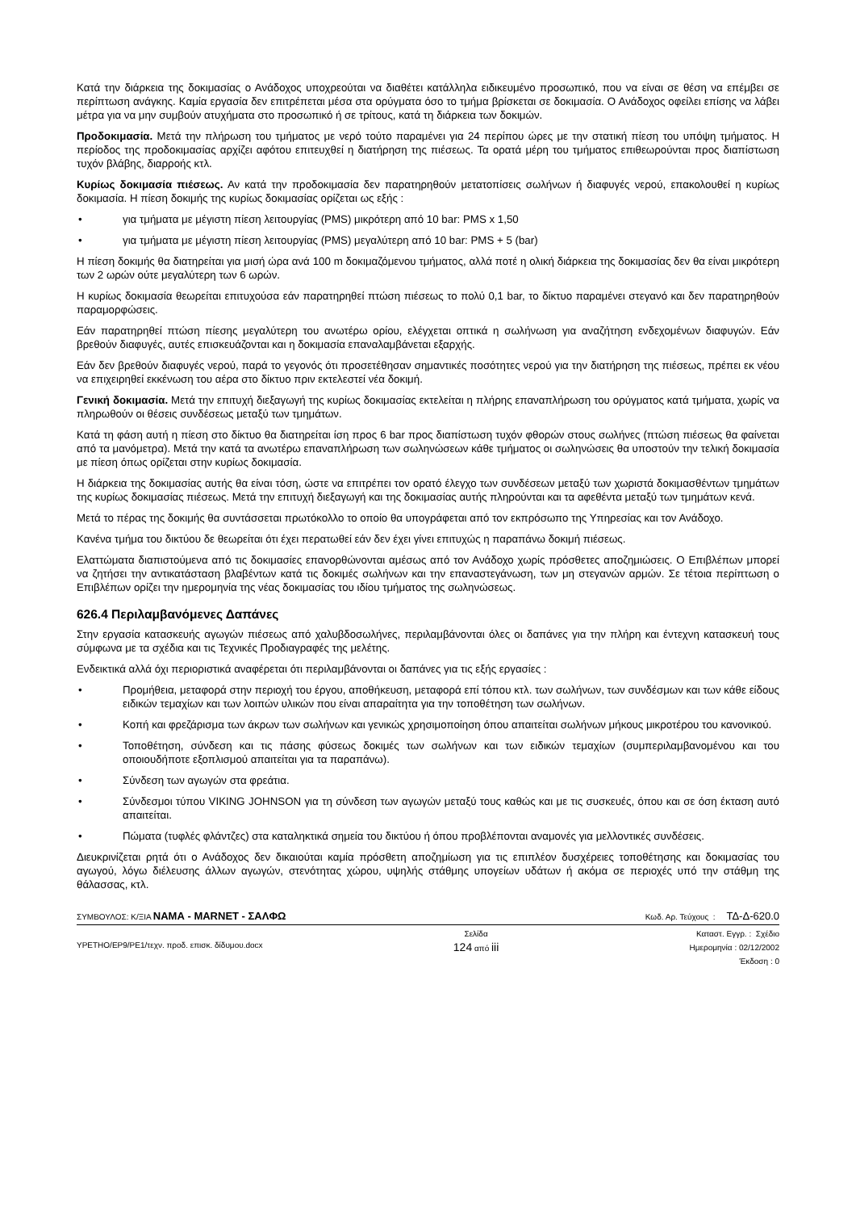Κατά την διάρκεια της δοκιμασίας ο Ανάδοχος υποχρεούται να διαθέτει κατάλληλα ειδικευμένο προσωπικό, που να είναι σε θέση να επέμβει σε περίπτωση ανάγκης. Καμία εργασία δεν επιτρέπεται μέσα στα ορύγματα όσο το τμήμα βρίσκεται σε δοκιμασία. Ο Ανάδοχος οφείλει επίσης να λάβει μέτρα για να μην συμβούν ατυχήματα στο προσωπικό ή σε τρίτους, κατά τη διάρκεια των δοκιμών.
Προδοκιμασία. Μετά την πλήρωση του τμήματος με νερό τούτο παραμένει για 24 περίπου ώρες με την στατική πίεση του υπόψη τμήματος. Η περίοδος της προδοκιμασίας αρχίζει αφότου επιτευχθεί η διατήρηση της πιέσεως. Τα ορατά μέρη του τμήματος επιθεωρούνται προς διαπίστωση τυχόν βλάβης, διαρροής κτλ.
Κυρίως δοκιμασία πιέσεως. Αν κατά την προδοκιμασία δεν παρατηρηθούν μετατοπίσεις σωλήνων ή διαφυγές νερού, επακολουθεί η κυρίως δοκιμασία. Η πίεση δοκιμής της κυρίως δοκιμασίας ορίζεται ως εξής :
• για τμήματα με μέγιστη πίεση λειτουργίας (PMS) μικρότερη από 10 bar: PMS x 1,50
• για τμήματα με μέγιστη πίεση λειτουργίας (PMS) μεγαλύτερη από 10 bar: PMS + 5 (bar)
Η πίεση δοκιμής θα διατηρείται για μισή ώρα ανά 100 m δοκιμαζόμενου τμήματος, αλλά ποτέ η ολική διάρκεια της δοκιμασίας δεν θα είναι μικρότερη των 2 ωρών ούτε μεγαλύτερη των 6 ωρών.
Η κυρίως δοκιμασία θεωρείται επιτυχούσα εάν παρατηρηθεί πτώση πιέσεως το πολύ 0,1 bar, το δίκτυο παραμένει στεγανό και δεν παρατηρηθούν παραμορφώσεις.
Εάν παρατηρηθεί πτώση πίεσης μεγαλύτερη του ανωτέρω ορίου, ελέγχεται οπτικά η σωλήνωση για αναζήτηση ενδεχομένων διαφυγών. Εάν βρεθούν διαφυγές, αυτές επισκευάζονται και η δοκιμασία επαναλαμβάνεται εξαρχής.
Εάν δεν βρεθούν διαφυγές νερού, παρά το γεγονός ότι προσετέθησαν σημαντικές ποσότητες νερού για την διατήρηση της πιέσεως, πρέπει εκ νέου να επιχειρηθεί εκκένωση του αέρα στο δίκτυο πριν εκτελεστεί νέα δοκιμή.
Γενική δοκιμασία. Μετά την επιτυχή διεξαγωγή της κυρίως δοκιμασίας εκτελείται η πλήρης επαναπλήρωση του ορύγματος κατά τμήματα, χωρίς να πληρωθούν οι θέσεις συνδέσεως μεταξύ των τμημάτων.
Κατά τη φάση αυτή η πίεση στο δίκτυο θα διατηρείται ίση προς 6 bar προς διαπίστωση τυχόν φθορών στους σωλήνες (πτώση πιέσεως θα φαίνεται από τα μανόμετρα). Μετά την κατά τα ανωτέρω επαναπλήρωση των σωληνώσεων κάθε τμήματος οι σωληνώσεις θα υποστούν την τελική δοκιμασία με πίεση όπως ορίζεται στην κυρίως δοκιμασία.
Η διάρκεια της δοκιμασίας αυτής θα είναι τόση, ώστε να επιτρέπει τον ορατό έλεγχο των συνδέσεων μεταξύ των χωριστά δοκιμασθέντων τμημάτων της κυρίως δοκιμασίας πιέσεως. Μετά την επιτυχή διεξαγωγή και της δοκιμασίας αυτής πληρούνται και τα αφεθέντα μεταξύ των τμημάτων κενά.
Μετά το πέρας της δοκιμής θα συντάσσεται πρωτόκολλο το οποίο θα υπογράφεται από τον εκπρόσωπο της Υπηρεσίας και τον Ανάδοχο.
Κανένα τμήμα του δικτύου δε θεωρείται ότι έχει περατωθεί εάν δεν έχει γίνει επιτυχώς η παραπάνω δοκιμή πιέσεως.
Ελαττώματα διαπιστούμενα από τις δοκιμασίες επανορθώνονται αμέσως από τον Ανάδοχο χωρίς πρόσθετες αποζημιώσεις. Ο Επιβλέπων μπορεί να ζητήσει την αντικατάσταση βλαβέντων κατά τις δοκιμές σωλήνων και την επαναστεγάνωση, των μη στεγανών αρμών. Σε τέτοια περίπτωση ο Επιβλέπων ορίζει την ημερομηνία της νέας δοκιμασίας του ιδίου τμήματος της σωληνώσεως.
626.4 Περιλαμβανόμενες Δαπάνες
Στην εργασία κατασκευής αγωγών πιέσεως από χαλυβδοσωλήνες, περιλαμβάνονται όλες οι δαπάνες για την πλήρη και έντεχνη κατασκευή τους σύμφωνα με τα σχέδια και τις Τεχνικές Προδιαγραφές της μελέτης.
Ενδεικτικά αλλά όχι περιοριστικά αναφέρεται ότι περιλαμβάνονται οι δαπάνες για τις εξής εργασίες :
• Προμήθεια, μεταφορά στην περιοχή του έργου, αποθήκευση, μεταφορά επί τόπου κτλ. των σωλήνων, των συνδέσμων και των κάθε είδους ειδικών τεμαχίων και των λοιπών υλικών που είναι απαραίτητα για την τοποθέτηση των σωλήνων.
• Κοπή και φρεζάρισμα των άκρων των σωλήνων και γενικώς χρησιμοποίηση όπου απαιτείται σωλήνων μήκους μικροτέρου του κανονικού.
• Τοποθέτηση, σύνδεση και τις πάσης φύσεως δοκιμές των σωλήνων και των ειδικών τεμαχίων (συμπεριλαμβανομένου και του οποιουδήποτε εξοπλισμού απαιτείται για τα παραπάνω).
• Σύνδεση των αγωγών στα φρεάτια.
• Σύνδεσμοι τύπου VIKING JOHNSON για τη σύνδεση των αγωγών μεταξύ τους καθώς και με τις συσκευές, όπου και σε όση έκταση αυτό απαιτείται.
• Πώματα (τυφλές φλάντζες) στα καταληκτικά σημεία του δικτύου ή όπου προβλέπονται αναμονές για μελλοντικές συνδέσεις.
Διευκρινίζεται ρητά ότι ο Ανάδοχος δεν δικαιούται καμία πρόσθετη αποζημίωση για τις επιπλέον δυσχέρειες τοποθέτησης και δοκιμασίας του αγωγού, λόγω διέλευσης άλλων αγωγών, στενότητας χώρου, υψηλής στάθμης υπογείων υδάτων ή ακόμα σε περιοχές υπό την στάθμη της θάλασσας, κτλ.
ΣΥΜΒΟΥΛΟΣ: Κ/ΞΙΑ ΝΑΜΑ - MARNET - ΣΑΛΦΩ Κωδ. Αρ. Τεύχους : ΤΔ-Δ-620.0
ΥΡΕΤΗΟ/ΕΡ9/ΡΕ1/τεχν. προδ. επισκ. δίδυμου.docx Σελίδα
124 από iii Καταστ. Εγγρ. : Σχέδιο
Ημερομηνία : 02/12/2002
Έκδοση : 0